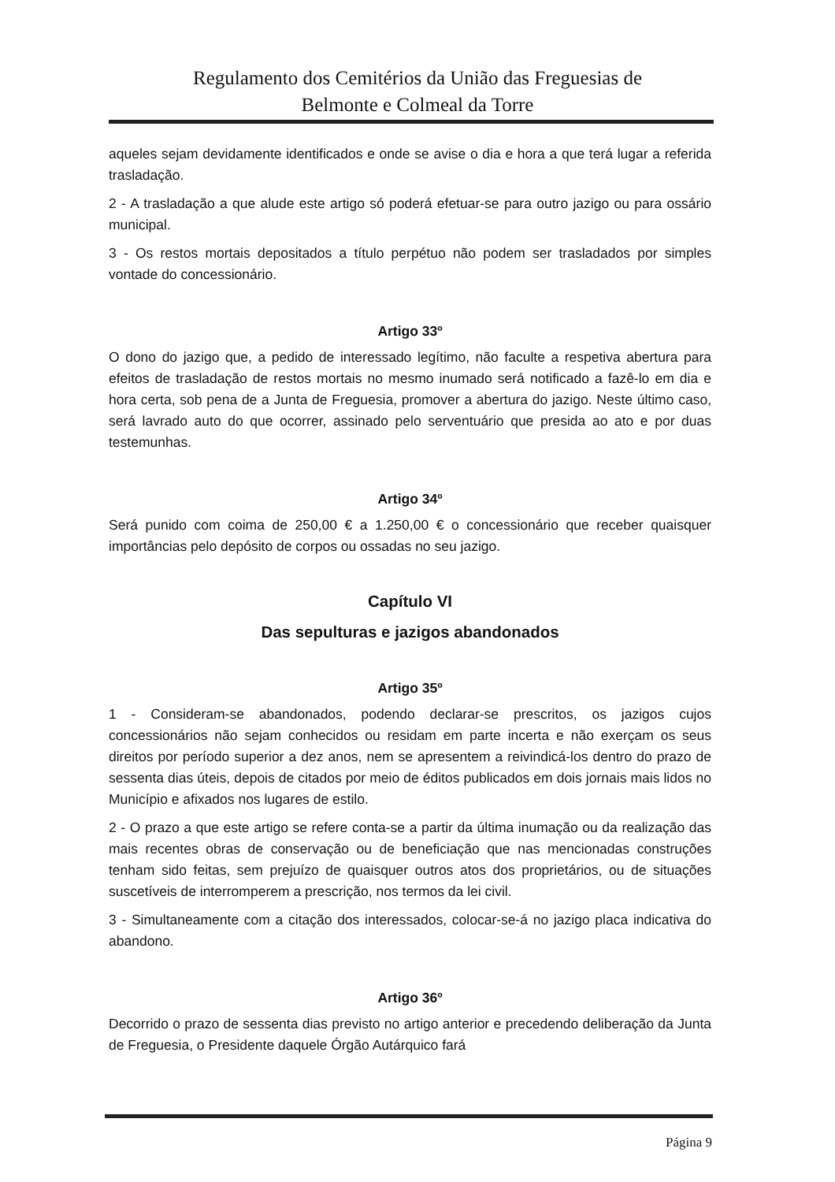Regulamento dos Cemitérios da União das Freguesias de
Belmonte e Colmeal da Torre
aqueles sejam devidamente identificados e onde se avise o dia e hora a que terá lugar a referida trasladação.
2 - A trasladação a que alude este artigo só poderá efetuar-se para outro jazigo ou para ossário municipal.
3 - Os restos mortais depositados a título perpétuo não podem ser trasladados por simples vontade do concessionário.
Artigo 33º
O dono do jazigo que, a pedido de interessado legítimo, não faculte a respetiva abertura para efeitos de trasladação de restos mortais no mesmo inumado será notificado a fazê-lo em dia e hora certa, sob pena de a Junta de Freguesia, promover a abertura do jazigo. Neste último caso, será lavrado auto do que ocorrer, assinado pelo serventuário que presida ao ato e por duas testemunhas.
Artigo 34º
Será punido com coima de 250,00 € a 1.250,00 € o concessionário que receber quaisquer importâncias pelo depósito de corpos ou ossadas no seu jazigo.
Capítulo VI
Das sepulturas e jazigos abandonados
Artigo 35º
1 - Consideram-se abandonados, podendo declarar-se prescritos, os jazigos cujos concessionários não sejam conhecidos ou residam em parte incerta e não exerçam os seus direitos por período superior a dez anos, nem se apresentem a reivindicá-los dentro do prazo de sessenta dias úteis, depois de citados por meio de éditos publicados em dois jornais mais lidos no Município e afixados nos lugares de estilo.
2 - O prazo a que este artigo se refere conta-se a partir da última inumação ou da realização das mais recentes obras de conservação ou de beneficiação que nas mencionadas construções tenham sido feitas, sem prejuízo de quaisquer outros atos dos proprietários, ou de situações suscetíveis de interromperem a prescrição, nos termos da lei civil.
3 - Simultaneamente com a citação dos interessados, colocar-se-á no jazigo placa indicativa do abandono.
Artigo 36º
Decorrido o prazo de sessenta dias previsto no artigo anterior e precedendo deliberação da Junta de Freguesia, o Presidente daquele Órgão Autárquico fará
Página 9